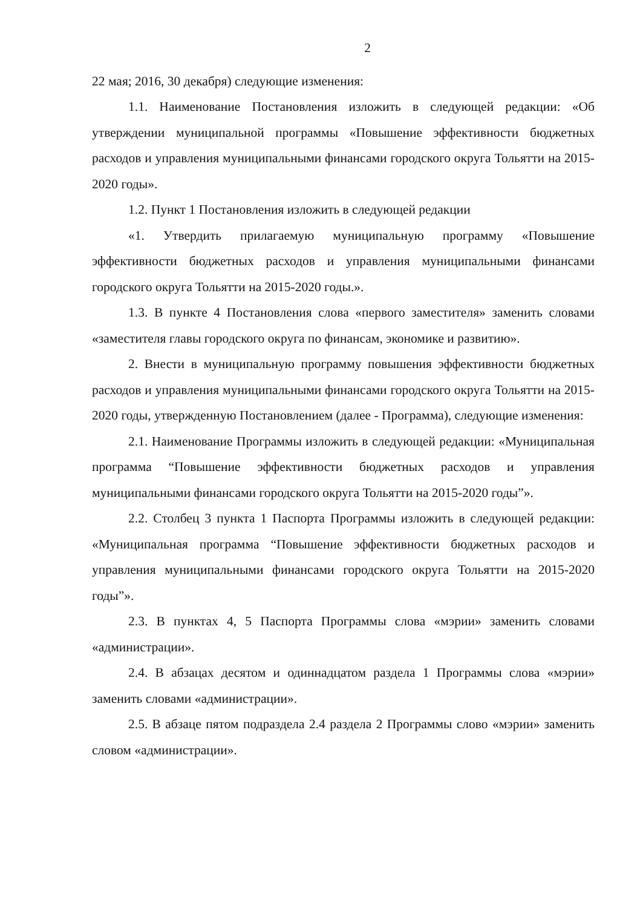2
22 мая; 2016, 30 декабря) следующие изменения:
1.1. Наименование Постановления изложить в следующей редакции: «Об утверждении муниципальной программы «Повышение эффективности бюджетных расходов и управления муниципальными финансами городского округа Тольятти на 2015-2020 годы».
1.2. Пункт 1 Постановления изложить в следующей редакции
«1. Утвердить прилагаемую муниципальную программу «Повышение эффективности бюджетных расходов и управления муниципальными финансами городского округа Тольятти на 2015-2020 годы.».
1.3. В пункте 4 Постановления слова «первого заместителя» заменить словами «заместителя главы городского округа по финансам, экономике и развитию».
2. Внести в муниципальную программу повышения эффективности бюджетных расходов и управления муниципальными финансами городского округа Тольятти на 2015-2020 годы, утвержденную Постановлением (далее - Программа), следующие изменения:
2.1. Наименование Программы изложить в следующей редакции: «Муниципальная программа “Повышение эффективности бюджетных расходов и управления муниципальными финансами городского округа Тольятти на 2015-2020 годы”».
2.2. Столбец 3 пункта 1 Паспорта Программы изложить в следующей редакции: «Муниципальная программа “Повышение эффективности бюджетных расходов и управления муниципальными финансами городского округа Тольятти на 2015-2020 годы”».
2.3. В пунктах 4, 5 Паспорта Программы слова «мэрии» заменить словами «администрации».
2.4. В абзацах десятом и одиннадцатом раздела 1 Программы слова «мэрии» заменить словами «администрации».
2.5. В абзаце пятом подраздела 2.4 раздела 2 Программы слово «мэрии» заменить словом «администрации».